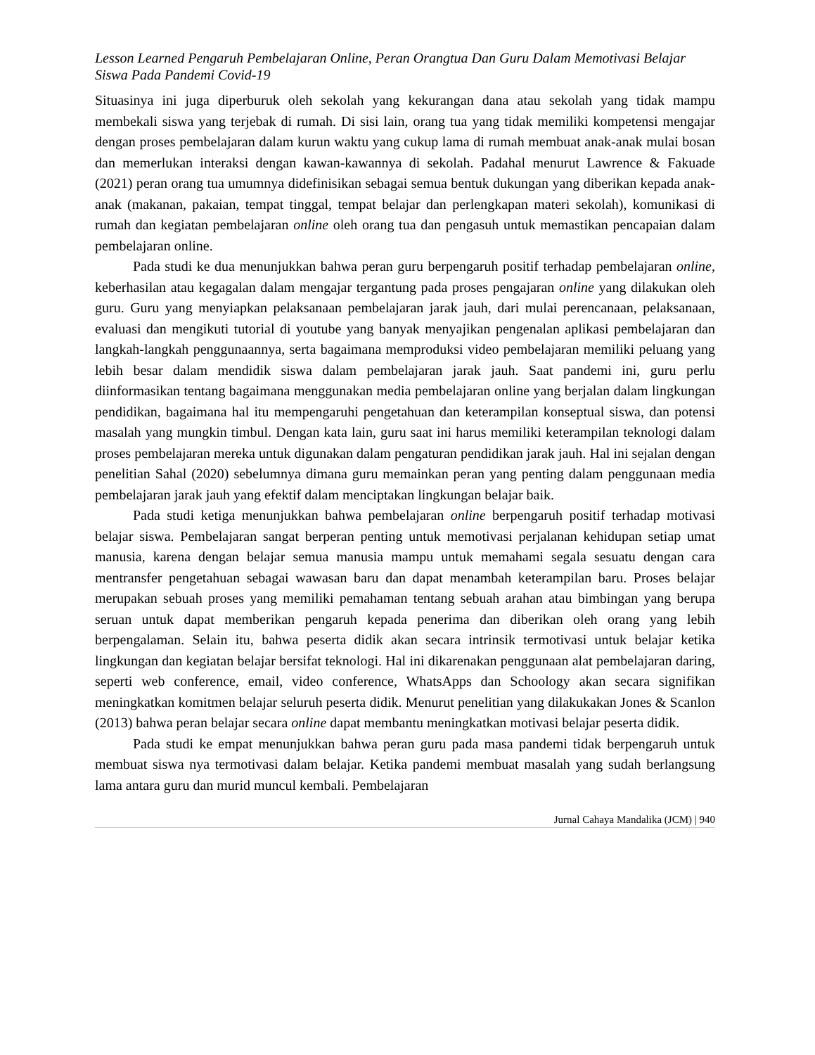Lesson Learned Pengaruh Pembelajaran Online, Peran Orangtua Dan Guru Dalam Memotivasi Belajar Siswa Pada Pandemi Covid-19
Situasinya ini juga diperburuk oleh sekolah yang kekurangan dana atau sekolah yang tidak mampu membekali siswa yang terjebak di rumah. Di sisi lain, orang tua yang tidak memiliki kompetensi mengajar dengan proses pembelajaran dalam kurun waktu yang cukup lama di rumah membuat anak-anak mulai bosan dan memerlukan interaksi dengan kawan-kawannya di sekolah. Padahal menurut Lawrence & Fakuade (2021) peran orang tua umumnya didefinisikan sebagai semua bentuk dukungan yang diberikan kepada anak-anak (makanan, pakaian, tempat tinggal, tempat belajar dan perlengkapan materi sekolah), komunikasi di rumah dan kegiatan pembelajaran online oleh orang tua dan pengasuh untuk memastikan pencapaian dalam pembelajaran online.
Pada studi ke dua menunjukkan bahwa peran guru berpengaruh positif terhadap pembelajaran online, keberhasilan atau kegagalan dalam mengajar tergantung pada proses pengajaran online yang dilakukan oleh guru. Guru yang menyiapkan pelaksanaan pembelajaran jarak jauh, dari mulai perencanaan, pelaksanaan, evaluasi dan mengikuti tutorial di youtube yang banyak menyajikan pengenalan aplikasi pembelajaran dan langkah-langkah penggunaannya, serta bagaimana memproduksi video pembelajaran memiliki peluang yang lebih besar dalam mendidik siswa dalam pembelajaran jarak jauh. Saat pandemi ini, guru perlu diinformasikan tentang bagaimana menggunakan media pembelajaran online yang berjalan dalam lingkungan pendidikan, bagaimana hal itu mempengaruhi pengetahuan dan keterampilan konseptual siswa, dan potensi masalah yang mungkin timbul. Dengan kata lain, guru saat ini harus memiliki keterampilan teknologi dalam proses pembelajaran mereka untuk digunakan dalam pengaturan pendidikan jarak jauh. Hal ini sejalan dengan penelitian Sahal (2020) sebelumnya dimana guru memainkan peran yang penting dalam penggunaan media pembelajaran jarak jauh yang efektif dalam menciptakan lingkungan belajar baik.
Pada studi ketiga menunjukkan bahwa pembelajaran online berpengaruh positif terhadap motivasi belajar siswa. Pembelajaran sangat berperan penting untuk memotivasi perjalanan kehidupan setiap umat manusia, karena dengan belajar semua manusia mampu untuk memahami segala sesuatu dengan cara mentransfer pengetahuan sebagai wawasan baru dan dapat menambah keterampilan baru. Proses belajar merupakan sebuah proses yang memiliki pemahaman tentang sebuah arahan atau bimbingan yang berupa seruan untuk dapat memberikan pengaruh kepada penerima dan diberikan oleh orang yang lebih berpengalaman. Selain itu, bahwa peserta didik akan secara intrinsik termotivasi untuk belajar ketika lingkungan dan kegiatan belajar bersifat teknologi. Hal ini dikarenakan penggunaan alat pembelajaran daring, seperti web conference, email, video conference, WhatsApps dan Schoology akan secara signifikan meningkatkan komitmen belajar seluruh peserta didik. Menurut penelitian yang dilakukakan Jones & Scanlon (2013) bahwa peran belajar secara online dapat membantu meningkatkan motivasi belajar peserta didik.
Pada studi ke empat menunjukkan bahwa peran guru pada masa pandemi tidak berpengaruh untuk membuat siswa nya termotivasi dalam belajar. Ketika pandemi membuat masalah yang sudah berlangsung lama antara guru dan murid muncul kembali. Pembelajaran
Jurnal Cahaya Mandalika (JCM) | 940